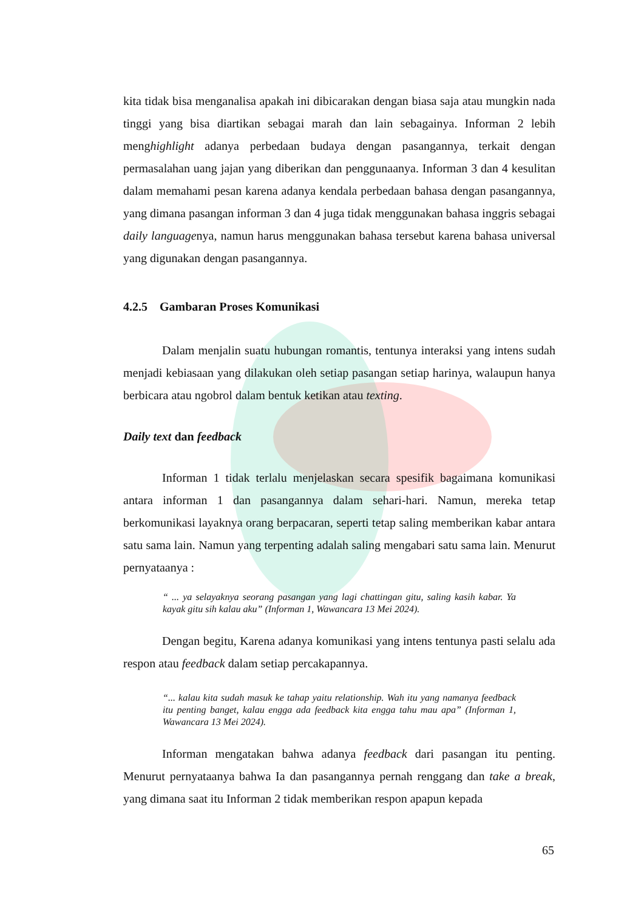kita tidak bisa menganalisa apakah ini dibicarakan dengan biasa saja atau mungkin nada tinggi yang bisa diartikan sebagai marah dan lain sebagainya. Informan 2 lebih menghighlight adanya perbedaan budaya dengan pasangannya, terkait dengan permasalahan uang jajan yang diberikan dan penggunaanya. Informan 3 dan 4 kesulitan dalam memahami pesan karena adanya kendala perbedaan bahasa dengan pasangannya, yang dimana pasangan informan 3 dan 4 juga tidak menggunakan bahasa inggris sebagai daily languagenya, namun harus menggunakan bahasa tersebut karena bahasa universal yang digunakan dengan pasangannya.
4.2.5 Gambaran Proses Komunikasi
Dalam menjalin suatu hubungan romantis, tentunya interaksi yang intens sudah menjadi kebiasaan yang dilakukan oleh setiap pasangan setiap harinya, walaupun hanya berbicara atau ngobrol dalam bentuk ketikan atau texting.
Daily text dan feedback
Informan 1 tidak terlalu menjelaskan secara spesifik bagaimana komunikasi antara informan 1 dan pasangannya dalam sehari-hari. Namun, mereka tetap berkomunikasi layaknya orang berpacaran, seperti tetap saling memberikan kabar antara satu sama lain. Namun yang terpenting adalah saling mengabari satu sama lain. Menurut pernyataanya :
“ ... ya selayaknya seorang pasangan yang lagi chattingan gitu, saling kasih kabar. Ya kayak gitu sih kalau aku” (Informan 1, Wawancara 13 Mei 2024).
Dengan begitu, Karena adanya komunikasi yang intens tentunya pasti selalu ada respon atau feedback dalam setiap percakapannya.
“... kalau kita sudah masuk ke tahap yaitu relationship. Wah itu yang namanya feedback itu penting banget, kalau engga ada feedback kita engga tahu mau apa” (Informan 1, Wawancara 13 Mei 2024).
Informan mengatakan bahwa adanya feedback dari pasangan itu penting. Menurut pernyataanya bahwa Ia dan pasangannya pernah renggang dan take a break, yang dimana saat itu Informan 2 tidak memberikan respon apapun kepada
65